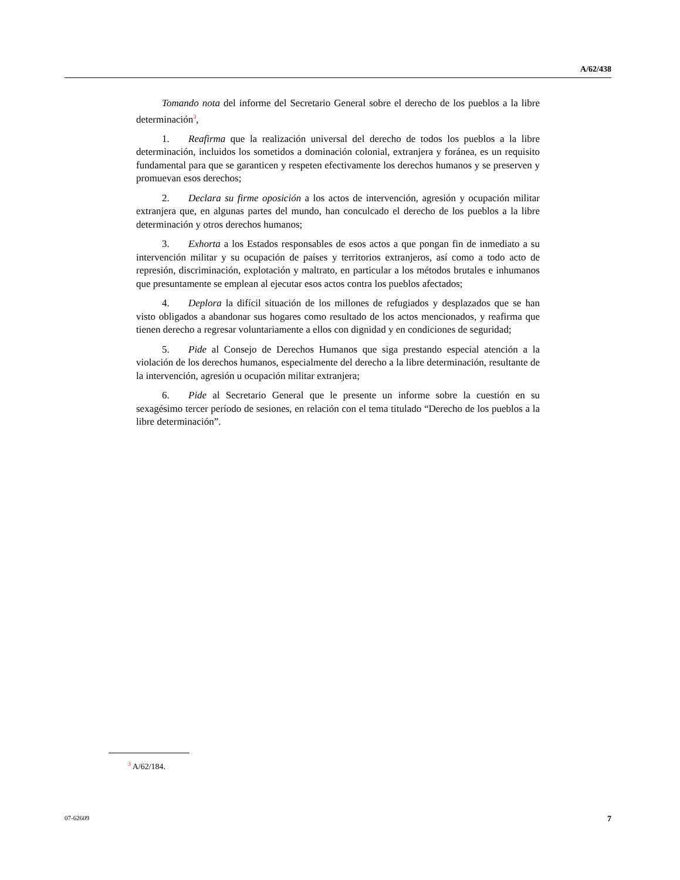A/62/438
Tomando nota del informe del Secretario General sobre el derecho de los pueblos a la libre determinación<sup>3</sup>,
1. Reafirma que la realización universal del derecho de todos los pueblos a la libre determinación, incluidos los sometidos a dominación colonial, extranjera y foránea, es un requisito fundamental para que se garanticen y respeten efectivamente los derechos humanos y se preserven y promuevan esos derechos;
2. Declara su firme oposición a los actos de intervención, agresión y ocupación militar extranjera que, en algunas partes del mundo, han conculcado el derecho de los pueblos a la libre determinación y otros derechos humanos;
3. Exhorta a los Estados responsables de esos actos a que pongan fin de inmediato a su intervención militar y su ocupación de países y territorios extranjeros, así como a todo acto de represión, discriminación, explotación y maltrato, en particular a los métodos brutales e inhumanos que presuntamente se emplean al ejecutar esos actos contra los pueblos afectados;
4. Deplora la difícil situación de los millones de refugiados y desplazados que se han visto obligados a abandonar sus hogares como resultado de los actos mencionados, y reafirma que tienen derecho a regresar voluntariamente a ellos con dignidad y en condiciones de seguridad;
5. Pide al Consejo de Derechos Humanos que siga prestando especial atención a la violación de los derechos humanos, especialmente del derecho a la libre determinación, resultante de la intervención, agresión u ocupación militar extranjera;
6. Pide al Secretario General que le presente un informe sobre la cuestión en su sexagésimo tercer período de sesiones, en relación con el tema titulado “Derecho de los pueblos a la libre determinación”.
<sup>3</sup> A/62/184.
07-62609 7